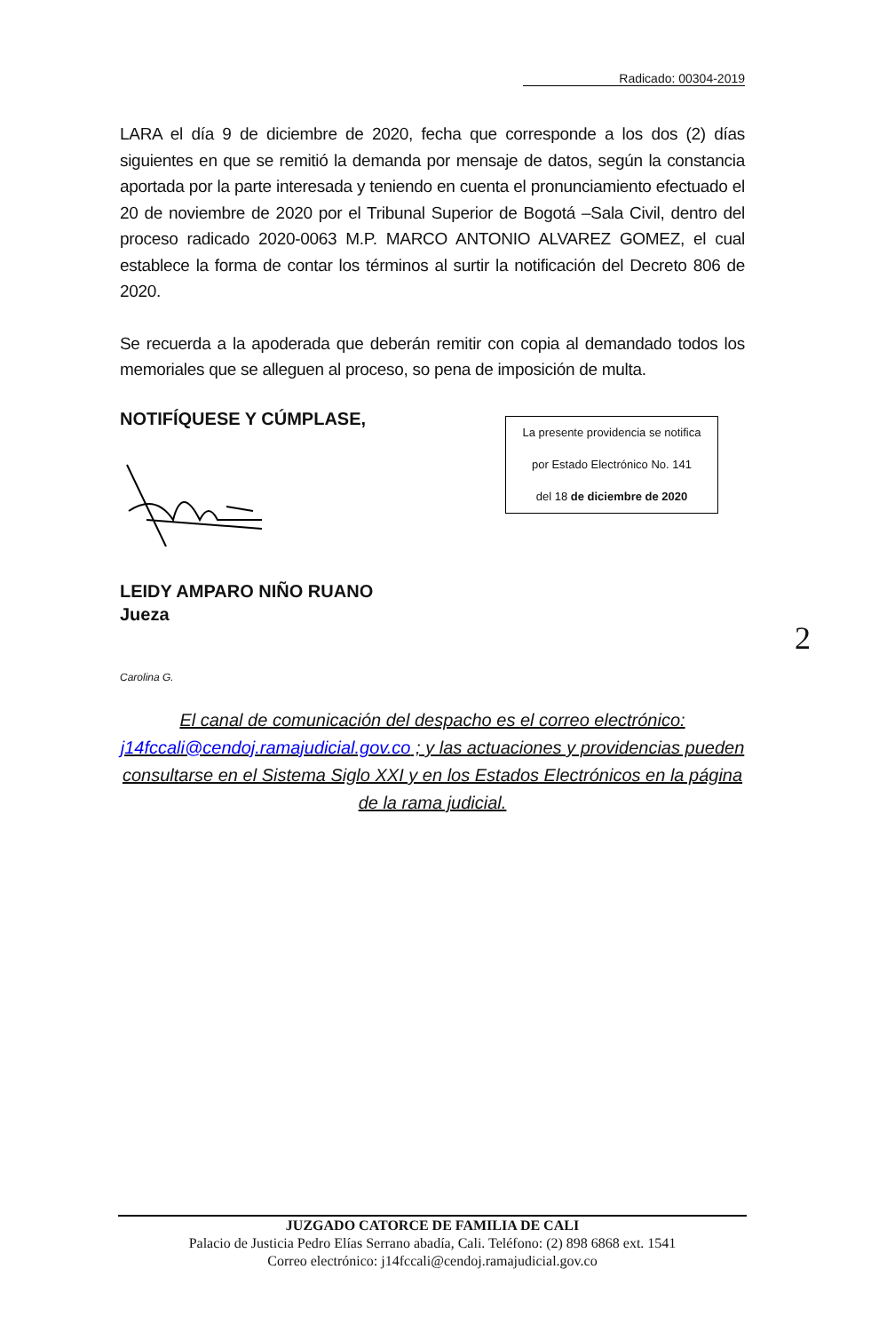Radicado: 00304-2019
LARA el día 9 de diciembre de 2020, fecha que corresponde a los dos (2) días siguientes en que se remitió la demanda por mensaje de datos, según la constancia aportada por la parte interesada y teniendo en cuenta el pronunciamiento efectuado el 20 de noviembre de 2020 por el Tribunal Superior de Bogotá –Sala Civil, dentro del proceso radicado 2020-0063 M.P. MARCO ANTONIO ALVAREZ GOMEZ, el cual establece la forma de contar los términos al surtir la notificación del Decreto 806 de 2020.
Se recuerda a la apoderada que deberán remitir con copia al demandado todos los memoriales que se alleguen al proceso, so pena de imposición de multa.
NOTIFÍQUESE Y CÚMPLASE,
La presente providencia se notifica
por Estado Electrónico No. 141
del 18 de diciembre de 2020
LEIDY AMPARO NIÑO RUANO
Jueza
2
Carolina G.
El canal de comunicación del despacho es el correo electrónico:
j14fccali@cendoj.ramajudicial.gov.co ; y las actuaciones y providencias pueden consultarse en el Sistema Siglo XXI y en los Estados Electrónicos en la página de la rama judicial.
JUZGADO CATORCE DE FAMILIA DE CALI
Palacio de Justicia Pedro Elías Serrano abadía, Cali. Teléfono: (2) 898 6868 ext. 1541
Correo electrónico: j14fccali@cendoj.ramajudicial.gov.co